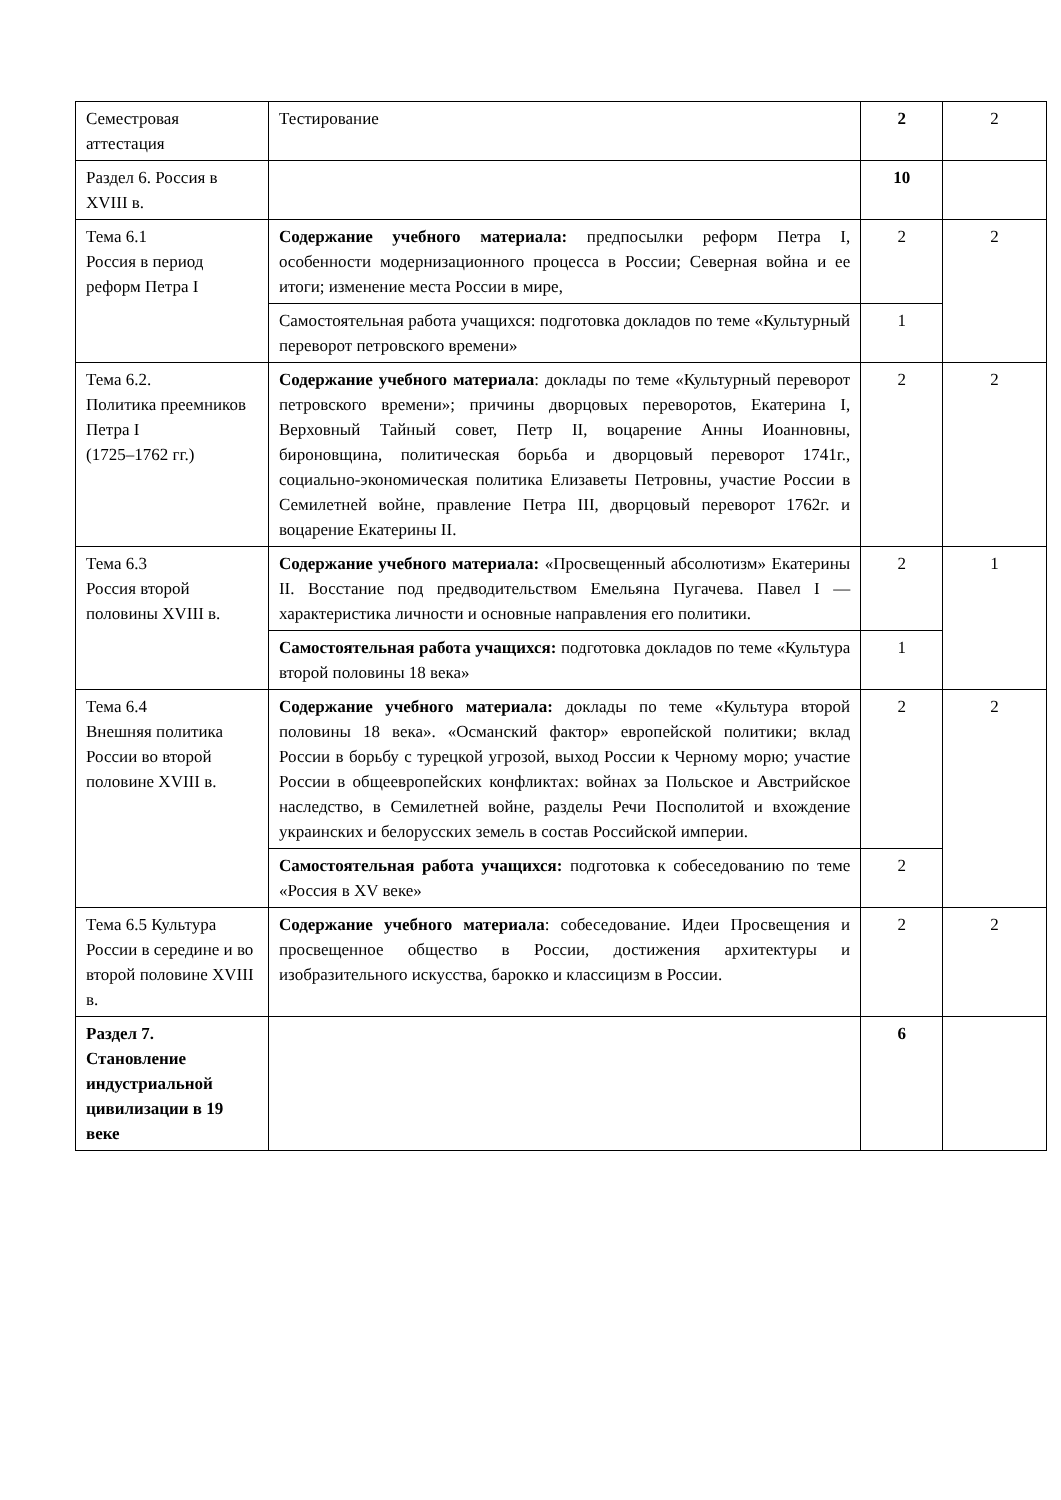| Семестровая аттестация | Тестирование | 2 | 2 |
| Раздел 6. Россия в XVIII в. | | 10 | |
| Тема 6.1 Россия в период реформ Петра I | Содержание учебного материала: предпосылки реформ Петра I, особенности модернизационного процесса в России; Северная война и ее итоги; изменение места России в мире, | 2 | 2 |
| | Самостоятельная работа учащихся: подготовка докладов по теме «Культурный переворот петровского времени» | 1 | |
| Тема 6.2. Политика преемников Петра I (1725–1762 гг.) | Содержание учебного материала : доклады по теме «Культурный переворот петровского времени»; причины дворцовых переворотов, Екатерина I, Верховный Тайный совет, Петр II, воцарение Анны Иоанновны, бироновщина, политическая борьба и дворцовый переворот 1741г., социально-экономическая политика Елизаветы Петровны, участие России в Семилетней войне, правление Петра III, дворцовый переворот 1762г. и воцарение Екатерины II. | 2 | 2 |
| Тема 6.3 Россия второй половины XVIII в. | Содержание учебного материала: «Просвещенный абсолютизм» Екатерины II. Восстание под предводительством Емельяна Пугачева. Павел I — характеристика личности и основные направления его политики. | 2 | 1 |
| | Самостоятельная работа учащихся: подготовка докладов по теме «Культура второй половины 18 века» | 1 | |
| Тема 6.4 Внешняя политика России во второй половине XVIII в. | Содержание учебного материала: доклады по теме «Культура второй половины 18 века». «Османский фактор» европейской политики; вклад России в борьбу с турецкой угрозой, выход России к Черному морю; участие России в общеевропейских конфликтах: войнах за Польское и Австрийское наследство, в Семилетней войне, разделы Речи Посполитой и вхождение украинских и белорусских земель в состав Российской империи. | 2 | 2 |
| | Самостоятельная работа учащихся: подготовка к собеседованию по теме «Россия в XV веке» | 2 | |
| Тема 6.5 Культура России в середине и во второй половине XVIII в. | Содержание учебного материала : собеседование. Идеи Просвещения и просвещенное общество в России, достижения архитектуры и изобразительного искусства, барокко и классицизм в России. | 2 | 2 |
| Раздел 7. Становление индустриальной цивилизации в 19 веке | | 6 | |